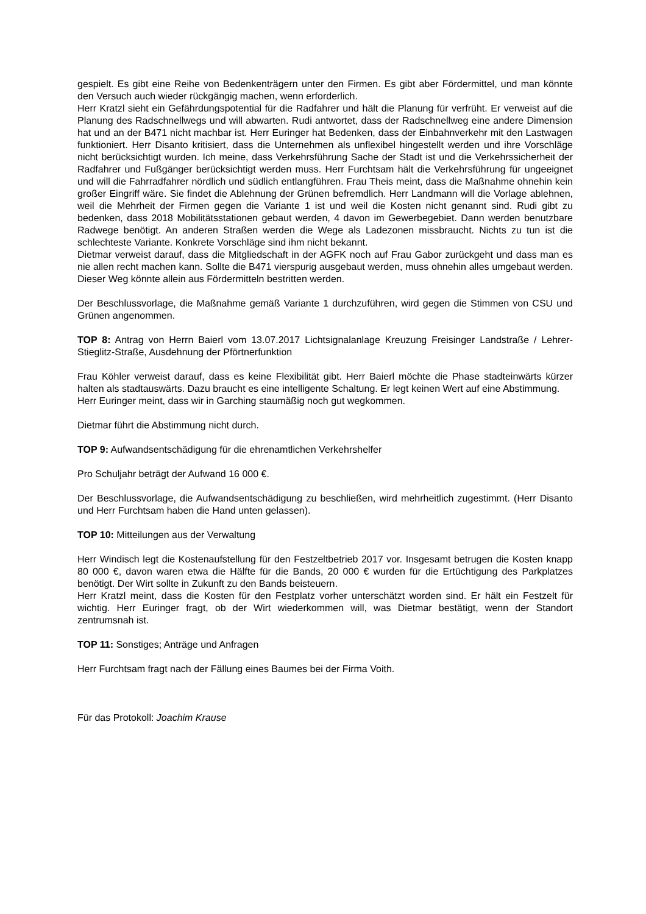gespielt. Es gibt eine Reihe von Bedenkenträgern unter den Firmen. Es gibt aber Fördermittel, und man könnte den Versuch auch wieder rückgängig machen, wenn erforderlich.
Herr Kratzl sieht ein Gefährdungspotential für die Radfahrer und hält die Planung für verfrüht. Er verweist auf die Planung des Radschnellwegs und will abwarten. Rudi antwortet, dass der Radschnellweg eine andere Dimension hat und an der B471 nicht machbar ist. Herr Euringer hat Bedenken, dass der Einbahnverkehr mit den Lastwagen funktioniert. Herr Disanto kritisiert, dass die Unternehmen als unflexibel hingestellt werden und ihre Vorschläge nicht berücksichtigt wurden. Ich meine, dass Verkehrsführung Sache der Stadt ist und die Verkehrssicherheit der Radfahrer und Fußgänger berücksichtigt werden muss. Herr Furchtsam hält die Verkehrsführung für ungeeignet und will die Fahrradfahrer nördlich und südlich entlangführen. Frau Theis meint, dass die Maßnahme ohnehin kein großer Eingriff wäre. Sie findet die Ablehnung der Grünen befremdlich. Herr Landmann will die Vorlage ablehnen, weil die Mehrheit der Firmen gegen die Variante 1 ist und weil die Kosten nicht genannt sind. Rudi gibt zu bedenken, dass 2018 Mobilitätsstationen gebaut werden, 4 davon im Gewerbegebiet. Dann werden benutzbare Radwege benötigt. An anderen Straßen werden die Wege als Ladezonen missbraucht. Nichts zu tun ist die schlechteste Variante. Konkrete Vorschläge sind ihm nicht bekannt.
Dietmar verweist darauf, dass die Mitgliedschaft in der AGFK noch auf Frau Gabor zurückgeht und dass man es nie allen recht machen kann. Sollte die B471 vierspurig ausgebaut werden, muss ohnehin alles umgebaut werden. Dieser Weg könnte allein aus Fördermitteln bestritten werden.
Der Beschlussvorlage, die Maßnahme gemäß Variante 1 durchzuführen, wird gegen die Stimmen von CSU und Grünen angenommen.
TOP 8: Antrag von Herrn Baierl vom 13.07.2017 Lichtsignalanlage Kreuzung Freisinger Landstraße / Lehrer-Stieglitz-Straße, Ausdehnung der Pförtnerfunktion
Frau Köhler verweist darauf, dass es keine Flexibilität gibt. Herr Baierl möchte die Phase stadteinwärts kürzer halten als stadtauswärts. Dazu braucht es eine intelligente Schaltung. Er legt keinen Wert auf eine Abstimmung.
Herr Euringer meint, dass wir in Garching staumäßig noch gut wegkommen.
Dietmar führt die Abstimmung nicht durch.
TOP 9: Aufwandsentschädigung für die ehrenamtlichen Verkehrshelfer
Pro Schuljahr beträgt der Aufwand 16 000 €.
Der Beschlussvorlage, die Aufwandsentschädigung zu beschließen, wird mehrheitlich zugestimmt. (Herr Disanto und Herr Furchtsam haben die Hand unten gelassen).
TOP 10: Mitteilungen aus der Verwaltung
Herr Windisch legt die Kostenaufstellung für den Festzeltbetrieb 2017 vor. Insgesamt betrugen die Kosten knapp 80 000 €, davon waren etwa die Hälfte für die Bands, 20 000 € wurden für die Ertüchtigung des Parkplatzes benötigt. Der Wirt sollte in Zukunft zu den Bands beisteuern.
Herr Kratzl meint, dass die Kosten für den Festplatz vorher unterschätzt worden sind. Er hält ein Festzelt für wichtig. Herr Euringer fragt, ob der Wirt wiederkommen will, was Dietmar bestätigt, wenn der Standort zentrumsnah ist.
TOP 11: Sonstiges; Anträge und Anfragen
Herr Furchtsam fragt nach der Fällung eines Baumes bei der Firma Voith.
Für das Protokoll: Joachim Krause